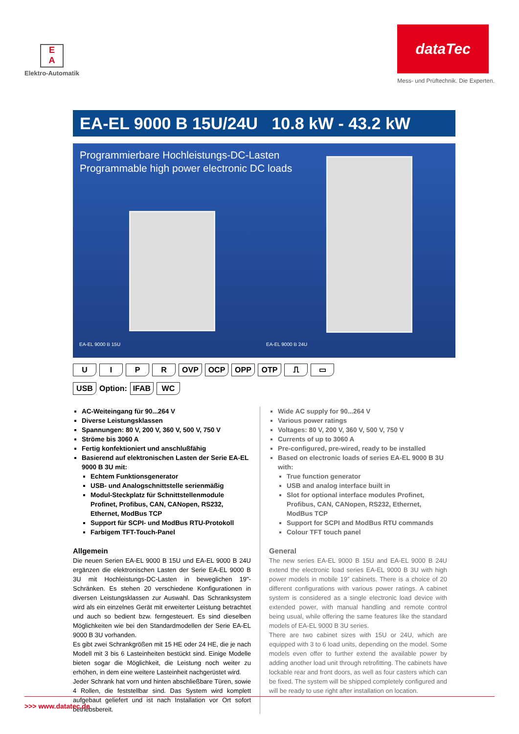E
A
Elektro-Automatik
dataTec
Mess- und Prüftechnik. Die Experten.
EA-EL 9000 B 15U/24U 10.8 kW - 43.2 kW
Programmierbare Hochleistungs-DC-Lasten
Programmable high power electronic DC loads
EA-EL 9000 B 15U EA-EL 9000 B 24U
UIPR OVP OCP OPP OTP ⎍ ▭
USB Option: IFAB WC
AC-Weiteingang für 90...264 V
Diverse Leistungsklassen
Spannungen: 80 V, 200 V, 360 V, 500 V, 750 V
Ströme bis 3060 A
Fertig konfektioniert und anschlußfähig
Basierend auf elektronischen Lasten der Serie EA-EL 9000 B 3U mit:
Echtem Funktionsgenerator
USB- und Analogschnittstelle serienmäßig
Modul-Steckplatz für Schnittstellenmodule Profinet, Profibus, CAN, CANopen, RS232, Ethernet, ModBus TCP
Support für SCPI- und ModBus RTU-Protokoll
Farbigem TFT-Touch-Panel
Allgemein
Die neuen Serien EA-EL 9000 B 15U und EA-EL 9000 B 24U ergänzen die elektronischen Lasten der Serie EA-EL 9000 B 3U mit Hochleistungs-DC-Lasten in beweglichen 19"-Schränken. Es stehen 20 verschiedene Konfigurationen in diversen Leistungsklassen zur Auswahl. Das Schranksystem wird als ein einzelnes Gerät mit erweiterter Leistung betrachtet und auch so bedient bzw. ferngesteuert. Es sind dieselben Möglichkeiten wie bei den Standardmodellen der Serie EA-EL 9000 B 3U vorhanden.
Es gibt zwei Schrankgrößen mit 15 HE oder 24 HE, die je nach Modell mit 3 bis 6 Lasteinheiten bestückt sind. Einige Modelle bieten sogar die Möglichkeit, die Leistung noch weiter zu erhöhen, in dem eine weitere Lasteinheit nachgerüstet wird.
Jeder Schrank hat vorn und hinten abschließbare Türen, sowie 4 Rollen, die feststellbar sind. Das System wird komplett aufgebaut geliefert und ist nach Installation vor Ort sofort betriebsbereit.
Wide AC supply for 90...264 V
Various power ratings
Voltages: 80 V, 200 V, 360 V, 500 V, 750 V
Currents of up to 3060 A
Pre-configured, pre-wired, ready to be installed
Based on electronic loads of series EA-EL 9000 B 3U with:
True function generator
USB and analog interface built in
Slot for optional interface modules Profinet, Profibus, CAN, CANopen, RS232, Ethernet, ModBus TCP
Support for SCPI and ModBus RTU commands
Colour TFT touch panel
General
The new series EA-EL 9000 B 15U and EA-EL 9000 B 24U extend the electronic load series EA-EL 9000 B 3U with high power models in mobile 19” cabinets. There is a choice of 20 different configurations with various power ratings. A cabinet system is considered as a single electronic load device with extended power, with manual handling and remote control being usual, while offering the same features like the standard models of EA-EL 9000 B 3U series.
There are two cabinet sizes with 15U or 24U, which are equipped with 3 to 6 load units, depending on the model. Some models even offer to further extend the available power by adding another load unit through retrofitting. The cabinets have lockable rear and front doors, as well as four casters which can be fixed. The system will be shipped completely configured and will be ready to use right after installation on location.
>>> www.datatec.de